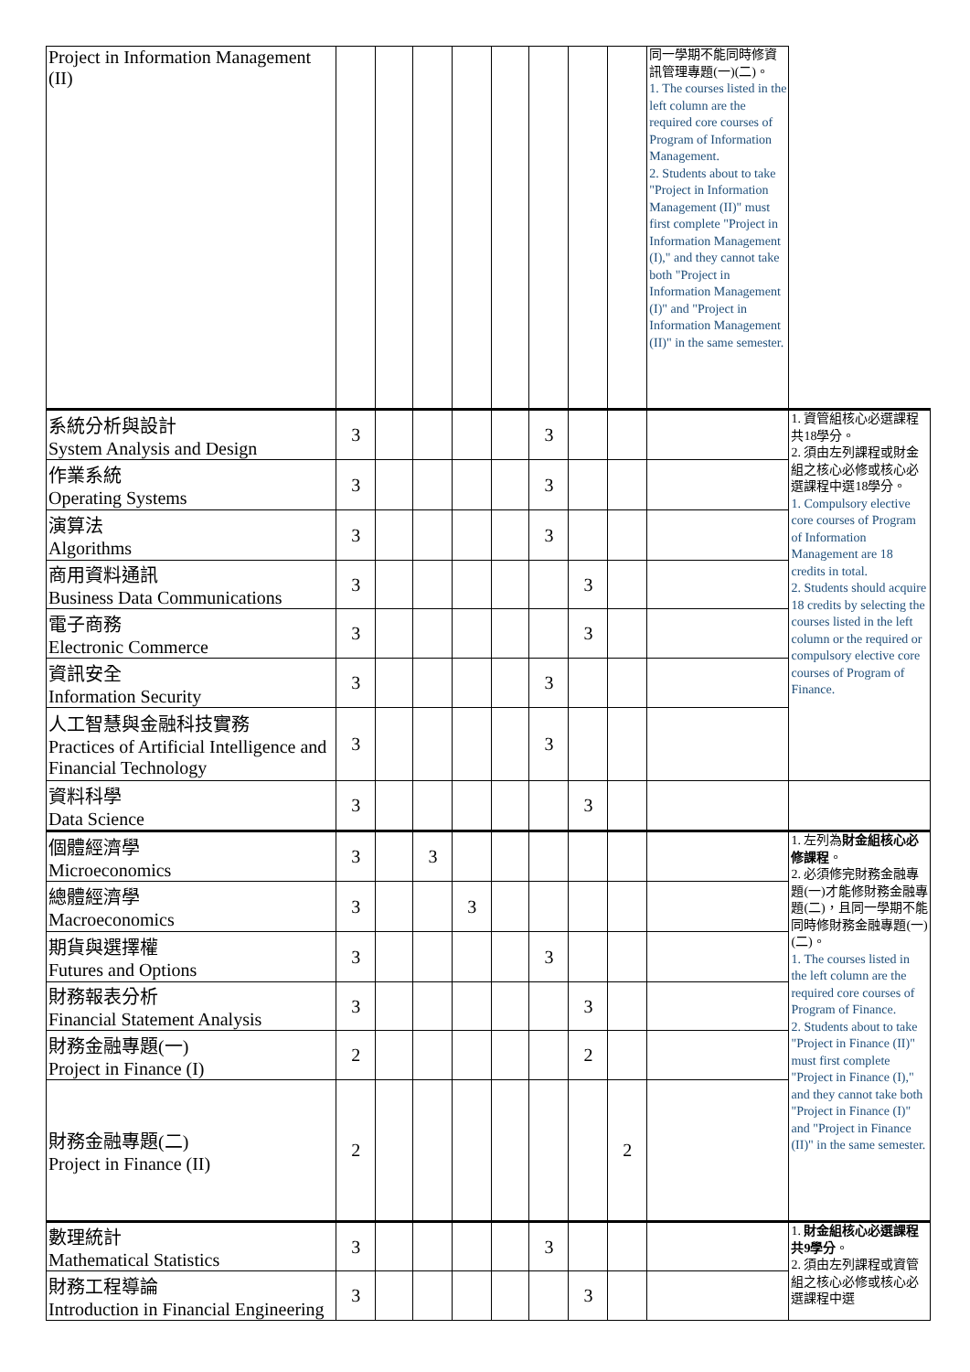| Project in Information Management (II) | | | | | | | | | 同一學期不能同時修資訊管理專題(一)(二)。 1. The courses listed in the left column are the required core courses of Program of Information Management. 2. Students about to take "Project in Information Management (II)" must first complete "Project in Information Management (I)," and they cannot take both "Project in Information Management (I)" and "Project in Information Management (II)" in the same semester. | |
| 系統分析與設計 System Analysis and Design | 3 | | | | | 3 | | | | 1. 資管組核心必選課程共18學分。 2. 須由左列課程或財金組之核心必修或核心必選課程中選18學分。 1. Compulsory elective core courses of Program of Information Management are 18 credits in total. 2. Students should acquire 18 credits by selecting the courses listed in the left column or the required or compulsory elective core courses of Program of Finance. |
| 作業系統 Operating Systems | 3 | | | | | 3 | | | | |
| 演算法 Algorithms | 3 | | | | | 3 | | | | |
| 商用資料通訊 Business Data Communications | 3 | | | | | | 3 | | | |
| 電子商務 Electronic Commerce | 3 | | | | | | 3 | | | |
| 資訊安全 Information Security | 3 | | | | | 3 | | | | |
| 人工智慧與金融科技實務 Practices of Artificial Intelligence and Financial Technology | 3 | | | | | 3 | | | | |
| 資料科學 Data Science | 3 | | | | | | 3 | | | |
| 個體經濟學 Microeconomics | 3 | | 3 | | | | | | | 1. 左列為 財金組核心必修課程 。 2. 必須修完財務金融專題(一)才能修財務金融專題(二)，且同一學期不能同時修財務金融專題(一)(二)。 1. The courses listed in the left column are the required core courses of Program of Finance. 2. Students about to take "Project in Finance (II)" must first complete "Project in Finance (I)," and they cannot take both "Project in Finance (I)" and "Project in Finance (II)" in the same semester. |
| 總體經濟學 Macroeconomics | 3 | | | 3 | | | | | | |
| 期貨與選擇權 Futures and Options | 3 | | | | | 3 | | | | |
| 財務報表分析 Financial Statement Analysis | 3 | | | | | | 3 | | | |
| 財務金融專題(一) Project in Finance (I) | 2 | | | | | | 2 | | | |
| 財務金融專題(二) Project in Finance (II) | 2 | | | | | | | 2 | | |
| 數理統計 Mathematical Statistics | 3 | | | | | 3 | | | | 1. 財金組核心必選課程共9學分 。 2. 須由左列課程或資管組之核心必修或核心必選課程中選 |
| 財務工程導論 Introduction in Financial Engineering | 3 | | | | | | 3 | | | |